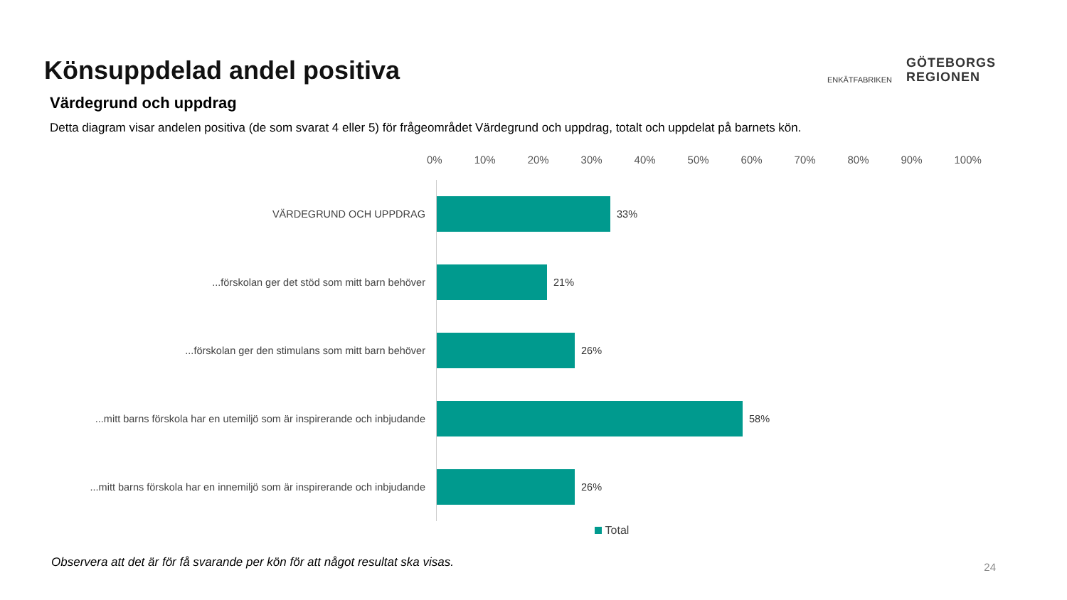Könsuppdelad andel positiva
ENKÄTFABRIKEN
GÖTEBORGS
REGIONEN
Värdegrund och uppdrag
Detta diagram visar andelen positiva (de som svarat 4 eller 5) för frågeområdet Värdegrund och uppdrag, totalt och uppdelat på barnets kön.
0% 10% 20% 30% 40% 50% 60% 70% 80% 90% 100%
VÄRDEGRUND OCH UPPDRAG 33%
...förskolan ger det stöd som mitt barn behöver 21%
...förskolan ger den stimulans som mitt barn behöver 26%
...mitt barns förskola har en utemiljö som är inspirerande och inbjudande
58%
...mitt barns förskola har en innemiljö som är inspirerande och inbjudande
26%
Total
Observera att det är för få svarande per kön för att något resultat ska visas.
24